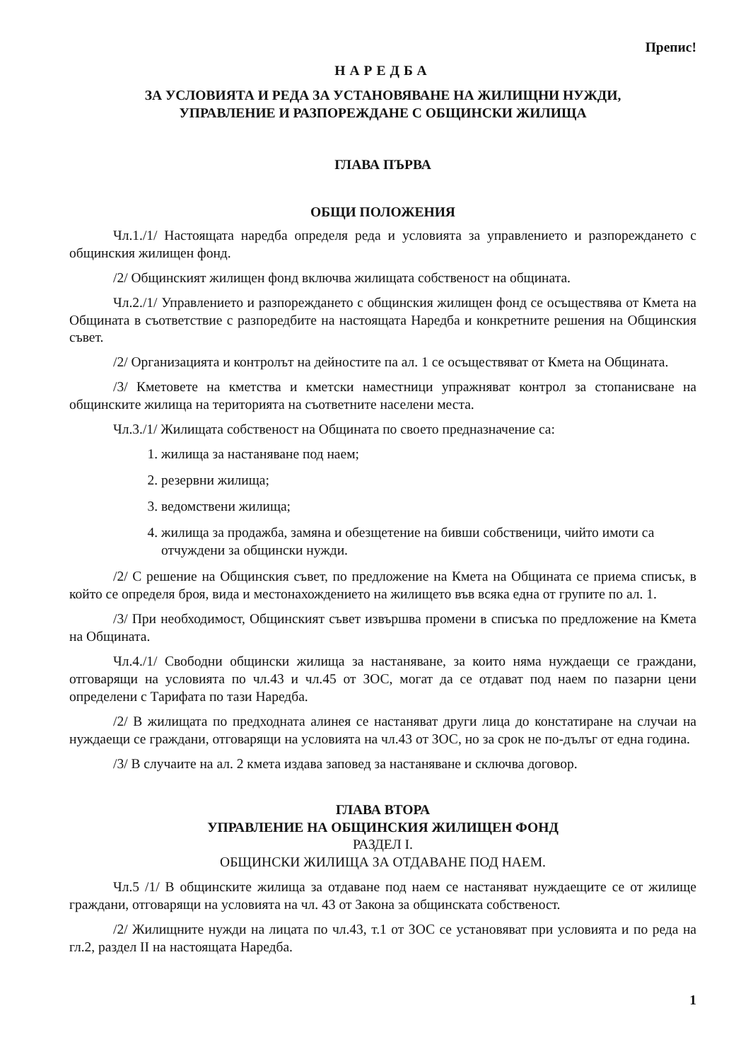Препис!
НАРЕДБА
ЗА УСЛОВИЯТА И РЕДА ЗА УСТАНОВЯВАНЕ НА ЖИЛИЩНИ НУЖДИ,
УПРАВЛЕНИЕ И РАЗПОРЕЖДАНЕ С ОБЩИНСКИ ЖИЛИЩА
ГЛАВА ПЪРВА
ОБЩИ ПОЛОЖЕНИЯ
Чл.1./1/ Настоящата наредба определя реда и условията за управлението и разпореждането с общинския жилищен фонд.
/2/ Общинският жилищен фонд включва жилищата собственост на общината.
Чл.2./1/ Управлението и разпореждането с общинския жилищен фонд се осъществява от Кмета на Общината в съответствие с разпоредбите на настоящата Наредба и конкретните решения на Общинския съвет.
/2/ Организацията и контролът на дейностите па ал. 1 се осъществяват от Кмета на Общината.
/3/ Кметовете на кметства и кметски наместници упражняват контрол за стопанисване на общинските жилища на територията на съответните населени места.
Чл.3./1/ Жилищата собственост на Общината по своето предназначение са:
1. жилища за настаняване под наем;
2. резервни жилища;
3. ведомствени жилища;
4. жилища за продажба, замяна и обезщетение на бивши собственици, чийто имоти са отчуждени за общински нужди.
/2/ С решение на Общинския съвет, по предложение на Кмета на Общината се приема списък, в който се определя броя, вида и местонахождението на жилището във всяка една от групите по ал. 1.
/3/ При необходимост, Общинският съвет извършва промени в списъка по предложение на Кмета на Общината.
Чл.4./1/ Свободни общински жилища за настаняване, за които няма нуждаещи се граждани, отговарящи на условията по чл.43 и чл.45 от ЗОС, могат да се отдават под наем по пазарни цени определени с Тарифата по тази Наредба.
/2/ В жилищата по предходната алинея се настаняват други лица до констатиране на случаи на нуждаещи се граждани, отговарящи на условията на чл.43 от ЗОС, но за срок не по-дълъг от една година.
/3/ В случаите на ал. 2 кмета издава заповед за настаняване и сключва договор.
ГЛАВА ВТОРА
УПРАВЛЕНИЕ НА ОБЩИНСКИЯ ЖИЛИЩЕН ФОНД
РАЗДЕЛ I.
ОБЩИНСКИ ЖИЛИЩА ЗА ОТДАВАНЕ ПОД НАЕМ.
Чл.5 /1/ В общинските жилища за отдаване под наем се настаняват нуждаещите се от жилище граждани, отговарящи на условията на чл. 43 от Закона за общинската собственост.
/2/ Жилищните нужди на лицата по чл.43, т.1 от ЗОС се установяват при условията и по реда на гл.2, раздел II на настоящата Наредба.
1